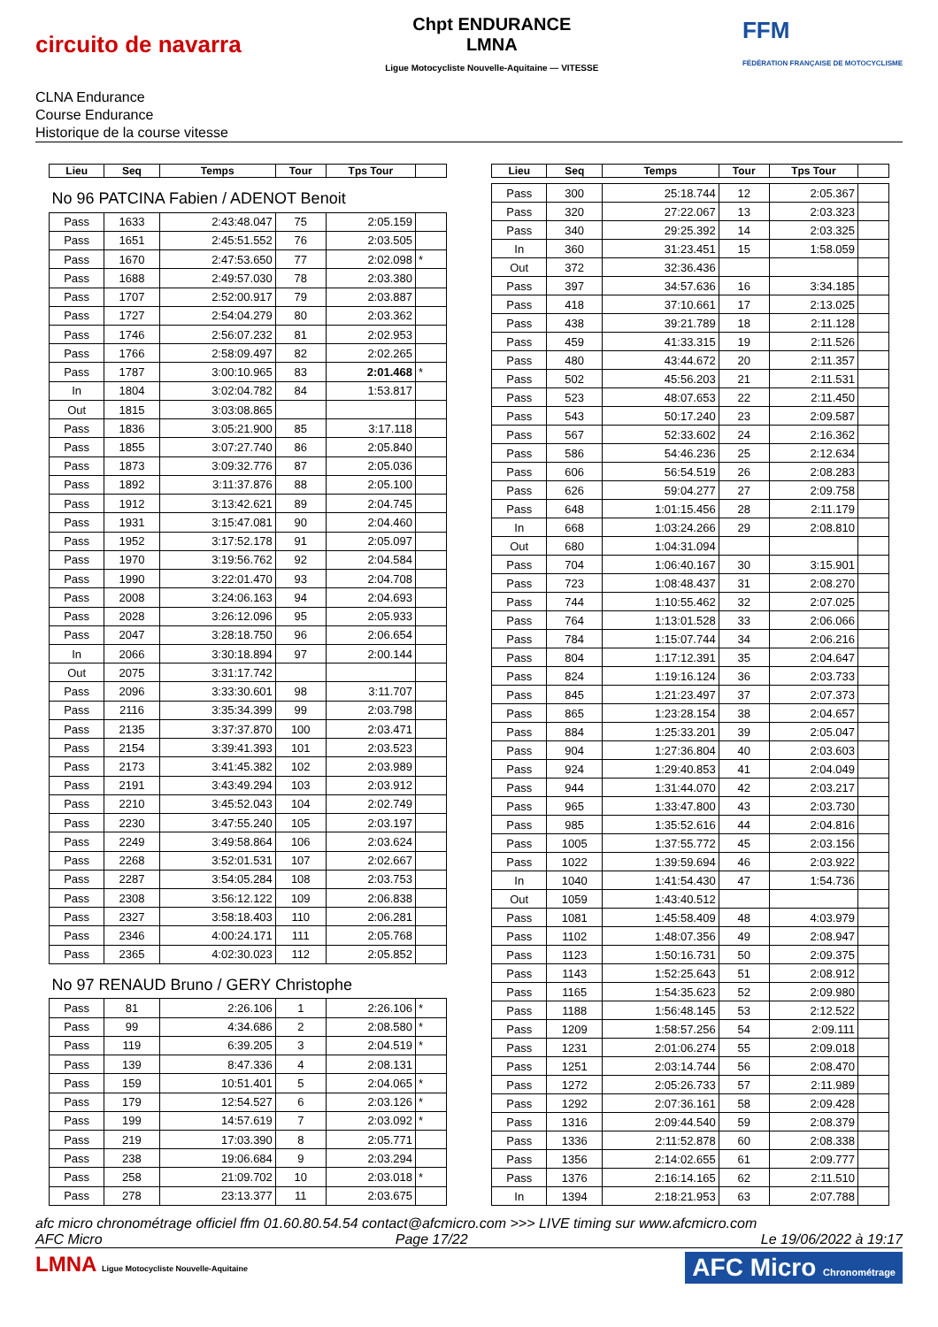circuito de navarra
Chpt ENDURANCE
LMNA
Ligue Motocycliste Nouvelle-Aquitaine — VITESSE
FFM
FÉDÉRATION FRANÇAISE DE MOTOCYCLISME
CLNA Endurance
Course Endurance
Historique de la course vitesse
| Lieu | Seq | Temps | Tour | Tps Tour | |
| --- | --- | --- | --- | --- | --- |
| No 96 PATCINA Fabien / ADENOT Benoit | | | | | |
| Pass | 1633 | 2:43:48.047 | 75 | 2:05.159 | |
| Pass | 1651 | 2:45:51.552 | 76 | 2:03.505 | |
| Pass | 1670 | 2:47:53.650 | 77 | 2:02.098 | * |
| Pass | 1688 | 2:49:57.030 | 78 | 2:03.380 | |
| Pass | 1707 | 2:52:00.917 | 79 | 2:03.887 | |
| Pass | 1727 | 2:54:04.279 | 80 | 2:03.362 | |
| Pass | 1746 | 2:56:07.232 | 81 | 2:02.953 | |
| Pass | 1766 | 2:58:09.497 | 82 | 2:02.265 | |
| Pass | 1787 | 3:00:10.965 | 83 | 2:01.468 | * |
| In | 1804 | 3:02:04.782 | 84 | 1:53.817 | |
| Out | 1815 | 3:03:08.865 | | | |
| Pass | 1836 | 3:05:21.900 | 85 | 3:17.118 | |
| Pass | 1855 | 3:07:27.740 | 86 | 2:05.840 | |
| Pass | 1873 | 3:09:32.776 | 87 | 2:05.036 | |
| Pass | 1892 | 3:11:37.876 | 88 | 2:05.100 | |
| Pass | 1912 | 3:13:42.621 | 89 | 2:04.745 | |
| Pass | 1931 | 3:15:47.081 | 90 | 2:04.460 | |
| Pass | 1952 | 3:17:52.178 | 91 | 2:05.097 | |
| Pass | 1970 | 3:19:56.762 | 92 | 2:04.584 | |
| Pass | 1990 | 3:22:01.470 | 93 | 2:04.708 | |
| Pass | 2008 | 3:24:06.163 | 94 | 2:04.693 | |
| Pass | 2028 | 3:26:12.096 | 95 | 2:05.933 | |
| Pass | 2047 | 3:28:18.750 | 96 | 2:06.654 | |
| In | 2066 | 3:30:18.894 | 97 | 2:00.144 | |
| Out | 2075 | 3:31:17.742 | | | |
| Pass | 2096 | 3:33:30.601 | 98 | 3:11.707 | |
| Pass | 2116 | 3:35:34.399 | 99 | 2:03.798 | |
| Pass | 2135 | 3:37:37.870 | 100 | 2:03.471 | |
| Pass | 2154 | 3:39:41.393 | 101 | 2:03.523 | |
| Pass | 2173 | 3:41:45.382 | 102 | 2:03.989 | |
| Pass | 2191 | 3:43:49.294 | 103 | 2:03.912 | |
| Pass | 2210 | 3:45:52.043 | 104 | 2:02.749 | |
| Pass | 2230 | 3:47:55.240 | 105 | 2:03.197 | |
| Pass | 2249 | 3:49:58.864 | 106 | 2:03.624 | |
| Pass | 2268 | 3:52:01.531 | 107 | 2:02.667 | |
| Pass | 2287 | 3:54:05.284 | 108 | 2:03.753 | |
| Pass | 2308 | 3:56:12.122 | 109 | 2:06.838 | |
| Pass | 2327 | 3:58:18.403 | 110 | 2:06.281 | |
| Pass | 2346 | 4:00:24.171 | 111 | 2:05.768 | |
| Pass | 2365 | 4:02:30.023 | 112 | 2:05.852 | |
| No 97 RENAUD Bruno / GERY Christophe | | | | | |
| Pass | 81 | 2:26.106 | 1 | 2:26.106 | * |
| Pass | 99 | 4:34.686 | 2 | 2:08.580 | * |
| Pass | 119 | 6:39.205 | 3 | 2:04.519 | * |
| Pass | 139 | 8:47.336 | 4 | 2:08.131 | |
| Pass | 159 | 10:51.401 | 5 | 2:04.065 | * |
| Pass | 179 | 12:54.527 | 6 | 2:03.126 | * |
| Pass | 199 | 14:57.619 | 7 | 2:03.092 | * |
| Pass | 219 | 17:03.390 | 8 | 2:05.771 | |
| Pass | 238 | 19:06.684 | 9 | 2:03.294 | |
| Pass | 258 | 21:09.702 | 10 | 2:03.018 | * |
| Pass | 278 | 23:13.377 | 11 | 2:03.675 | |
| Lieu | Seq | Temps | Tour | Tps Tour | |
| --- | --- | --- | --- | --- | --- |
| Pass | 300 | 25:18.744 | 12 | 2:05.367 | |
| Pass | 320 | 27:22.067 | 13 | 2:03.323 | |
| Pass | 340 | 29:25.392 | 14 | 2:03.325 | |
| In | 360 | 31:23.451 | 15 | 1:58.059 | |
| Out | 372 | 32:36.436 | | | |
| Pass | 397 | 34:57.636 | 16 | 3:34.185 | |
| Pass | 418 | 37:10.661 | 17 | 2:13.025 | |
| Pass | 438 | 39:21.789 | 18 | 2:11.128 | |
| Pass | 459 | 41:33.315 | 19 | 2:11.526 | |
| Pass | 480 | 43:44.672 | 20 | 2:11.357 | |
| Pass | 502 | 45:56.203 | 21 | 2:11.531 | |
| Pass | 523 | 48:07.653 | 22 | 2:11.450 | |
| Pass | 543 | 50:17.240 | 23 | 2:09.587 | |
| Pass | 567 | 52:33.602 | 24 | 2:16.362 | |
| Pass | 586 | 54:46.236 | 25 | 2:12.634 | |
| Pass | 606 | 56:54.519 | 26 | 2:08.283 | |
| Pass | 626 | 59:04.277 | 27 | 2:09.758 | |
| Pass | 648 | 1:01:15.456 | 28 | 2:11.179 | |
| In | 668 | 1:03:24.266 | 29 | 2:08.810 | |
| Out | 680 | 1:04:31.094 | | | |
| Pass | 704 | 1:06:40.167 | 30 | 3:15.901 | |
| Pass | 723 | 1:08:48.437 | 31 | 2:08.270 | |
| Pass | 744 | 1:10:55.462 | 32 | 2:07.025 | |
| Pass | 764 | 1:13:01.528 | 33 | 2:06.066 | |
| Pass | 784 | 1:15:07.744 | 34 | 2:06.216 | |
| Pass | 804 | 1:17:12.391 | 35 | 2:04.647 | |
| Pass | 824 | 1:19:16.124 | 36 | 2:03.733 | |
| Pass | 845 | 1:21:23.497 | 37 | 2:07.373 | |
| Pass | 865 | 1:23:28.154 | 38 | 2:04.657 | |
| Pass | 884 | 1:25:33.201 | 39 | 2:05.047 | |
| Pass | 904 | 1:27:36.804 | 40 | 2:03.603 | |
| Pass | 924 | 1:29:40.853 | 41 | 2:04.049 | |
| Pass | 944 | 1:31:44.070 | 42 | 2:03.217 | |
| Pass | 965 | 1:33:47.800 | 43 | 2:03.730 | |
| Pass | 985 | 1:35:52.616 | 44 | 2:04.816 | |
| Pass | 1005 | 1:37:55.772 | 45 | 2:03.156 | |
| Pass | 1022 | 1:39:59.694 | 46 | 2:03.922 | |
| In | 1040 | 1:41:54.430 | 47 | 1:54.736 | |
| Out | 1059 | 1:43:40.512 | | | |
| Pass | 1081 | 1:45:58.409 | 48 | 4:03.979 | |
| Pass | 1102 | 1:48:07.356 | 49 | 2:08.947 | |
| Pass | 1123 | 1:50:16.731 | 50 | 2:09.375 | |
| Pass | 1143 | 1:52:25.643 | 51 | 2:08.912 | |
| Pass | 1165 | 1:54:35.623 | 52 | 2:09.980 | |
| Pass | 1188 | 1:56:48.145 | 53 | 2:12.522 | |
| Pass | 1209 | 1:58:57.256 | 54 | 2:09.111 | |
| Pass | 1231 | 2:01:06.274 | 55 | 2:09.018 | |
| Pass | 1251 | 2:03:14.744 | 56 | 2:08.470 | |
| Pass | 1272 | 2:05:26.733 | 57 | 2:11.989 | |
| Pass | 1292 | 2:07:36.161 | 58 | 2:09.428 | |
| Pass | 1316 | 2:09:44.540 | 59 | 2:08.379 | |
| Pass | 1336 | 2:11:52.878 | 60 | 2:08.338 | |
| Pass | 1356 | 2:14:02.655 | 61 | 2:09.777 | |
| Pass | 1376 | 2:16:14.165 | 62 | 2:11.510 | |
| In | 1394 | 2:18:21.953 | 63 | 2:07.788 | |
afc micro chronométrage officiel ffm 01.60.80.54.54 contact@afcmicro.com >>> LIVE timing sur www.afcmicro.com
AFC Micro Page 17/22 Le 19/06/2022 à 19:17
LMNA Ligue Motocycliste Nouvelle-Aquitaine AFC Micro Chronométrage